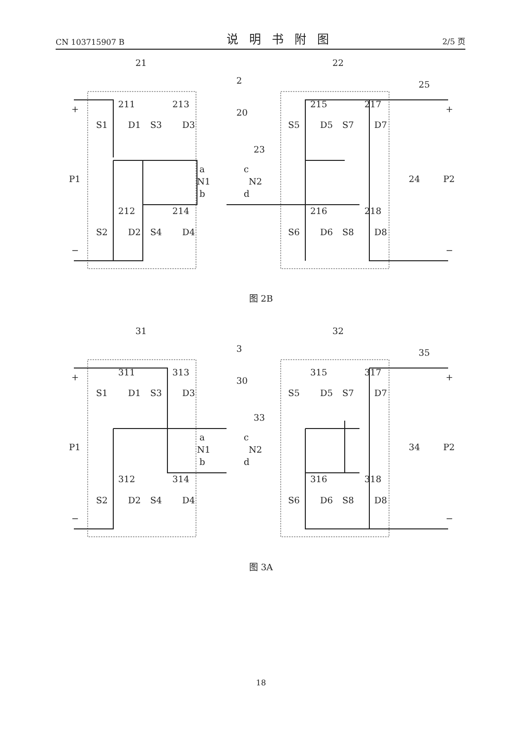CN 103715907 B 说明书附图 2/5 页
21
22
2
211
213
20
215
217
23
25
S1
D1
S3
D3
S5
D5
S7
D7
P1
a
N1
b
c
N2
d
24
P2
212
214
216
218
S2
D2
S4
D4
S6
D6
S8
D8
+
−
+
−
图 2B
31
32
3
311
313
30
315
317
33
35
S1
D1
S3
D3
S5
D5
S7
D7
P1
a
N1
b
c
N2
d
34
P2
312
314
316
318
S2
D2
S4
D4
S6
D6
S8
D8
+
−
+
−
图 3A
18